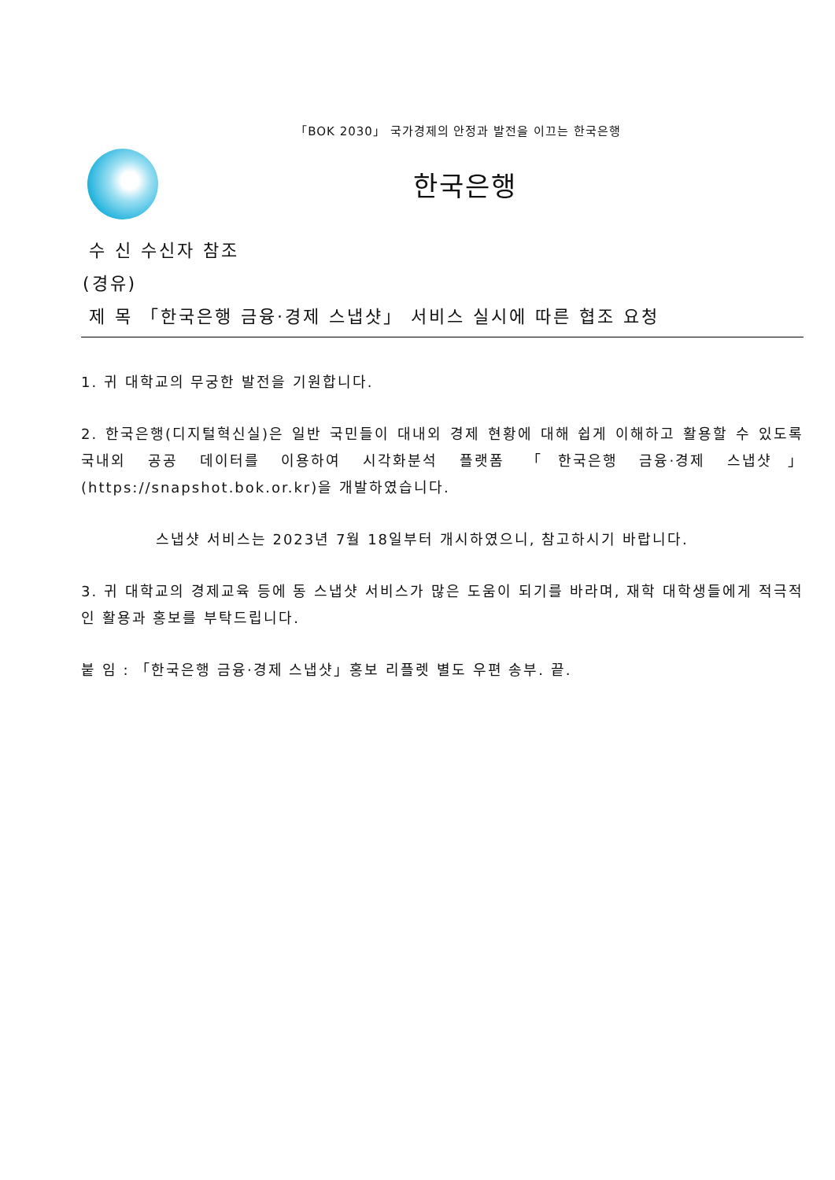「BOK 2030」 국가경제의 안정과 발전을 이끄는 한국은행
한국은행
수 신 수신자 참조
(경유)
제 목 「한국은행 금융·경제 스냅샷」 서비스 실시에 따른 협조 요청
1. 귀 대학교의 무궁한 발전을 기원합니다.
2. 한국은행(디지털혁신실)은 일반 국민들이 대내외 경제 현황에 대해 쉽게 이해하고 활용할 수 있도록 국내외 공공 데이터를 이용하여 시각화분석 플랫폼 「한국은행 금융·경제 스냅샷」(https://snapshot.bok.or.kr)을 개발하였습니다.
스냅샷 서비스는 2023년 7월 18일부터 개시하였으니, 참고하시기 바랍니다.
3. 귀 대학교의 경제교육 등에 동 스냅샷 서비스가 많은 도움이 되기를 바라며, 재학 대학생들에게 적극적인 활용과 홍보를 부탁드립니다.
붙 임 : 「한국은행 금융·경제 스냅샷」홍보 리플렛 별도 우편 송부. 끝.